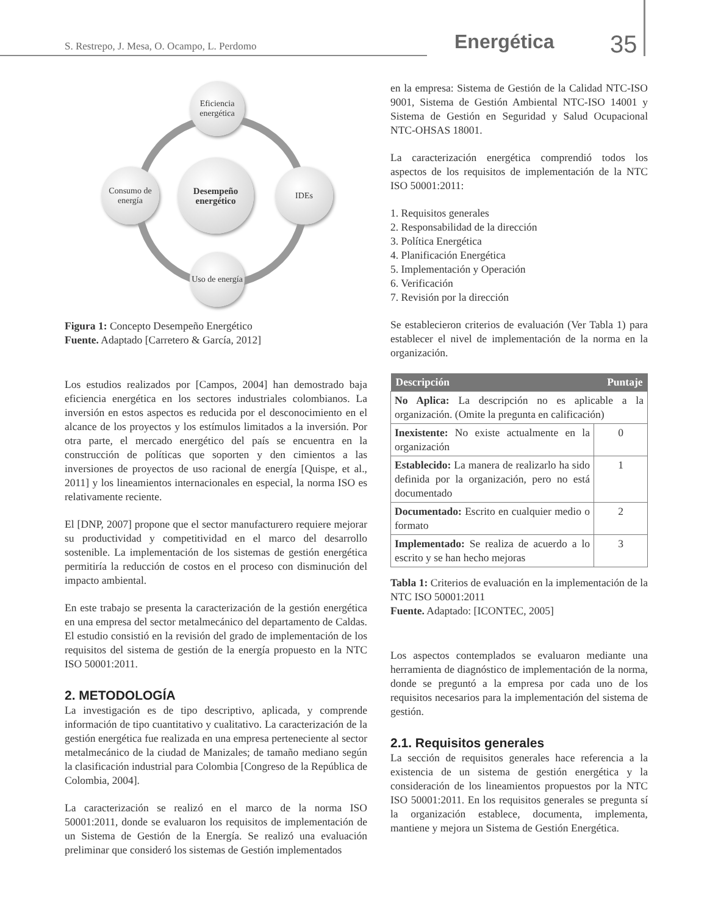S. Restrepo, J. Mesa, O. Ocampo, L. Perdomo
Energética 35
Eficiencia energética
Desempeño energético
Consumo de energía
IDEs
Uso de energía
Figura 1: Concepto Desempeño Energético
Fuente. Adaptado [Carretero & García, 2012]
Los estudios realizados por [Campos, 2004] han demostrado baja eficiencia energética en los sectores industriales colombianos. La inversión en estos aspectos es reducida por el desconocimiento en el alcance de los proyectos y los estímulos limitados a la inversión. Por otra parte, el mercado energético del país se encuentra en la construcción de políticas que soporten y den cimientos a las inversiones de proyectos de uso racional de energía [Quispe, et al., 2011] y los lineamientos internacionales en especial, la norma ISO es relativamente reciente.
El [DNP, 2007] propone que el sector manufacturero requiere mejorar su productividad y competitividad en el marco del desarrollo sostenible. La implementación de los sistemas de gestión energética permitiría la reducción de costos en el proceso con disminución del impacto ambiental.
En este trabajo se presenta la caracterización de la gestión energética en una empresa del sector metalmecánico del departamento de Caldas. El estudio consistió en la revisión del grado de implementación de los requisitos del sistema de gestión de la energía propuesto en la NTC ISO 50001:2011.
2. METODOLOGÍA
La investigación es de tipo descriptivo, aplicada, y comprende información de tipo cuantitativo y cualitativo. La caracterización de la gestión energética fue realizada en una empresa perteneciente al sector metalmecánico de la ciudad de Manizales; de tamaño mediano según la clasificación industrial para Colombia [Congreso de la República de Colombia, 2004].
La caracterización se realizó en el marco de la norma ISO 50001:2011, donde se evaluaron los requisitos de implementación de un Sistema de Gestión de la Energía. Se realizó una evaluación preliminar que consideró los sistemas de Gestión implementados
en la empresa: Sistema de Gestión de la Calidad NTC-ISO 9001, Sistema de Gestión Ambiental NTC-ISO 14001 y Sistema de Gestión en Seguridad y Salud Ocupacional NTC-OHSAS 18001.
La caracterización energética comprendió todos los aspectos de los requisitos de implementación de la NTC ISO 50001:2011:
1. Requisitos generales
2. Responsabilidad de la dirección
3. Política Energética
4. Planificación Energética
5. Implementación y Operación
6. Verificación
7. Revisión por la dirección
Se establecieron criterios de evaluación (Ver Tabla 1) para establecer el nivel de implementación de la norma en la organización.
| Descripción | Puntaje |
| --- | --- |
| No Aplica: La descripción no es aplicable a la organización. (Omite la pregunta en calificación) | |
| Inexistente: No existe actualmente en la organización | 0 |
| Establecido: La manera de realizarlo ha sido definida por la organización, pero no está documentado | 1 |
| Documentado: Escrito en cualquier medio o formato | 2 |
| Implementado: Se realiza de acuerdo a lo escrito y se han hecho mejoras | 3 |
Tabla 1: Criterios de evaluación en la implementación de la NTC ISO 50001:2011
Fuente. Adaptado: [ICONTEC, 2005]
Los aspectos contemplados se evaluaron mediante una herramienta de diagnóstico de implementación de la norma, donde se preguntó a la empresa por cada uno de los requisitos necesarios para la implementación del sistema de gestión.
2.1. Requisitos generales
La sección de requisitos generales hace referencia a la existencia de un sistema de gestión energética y la consideración de los lineamientos propuestos por la NTC ISO 50001:2011. En los requisitos generales se pregunta sí la organización establece, documenta, implementa, mantiene y mejora un Sistema de Gestión Energética.